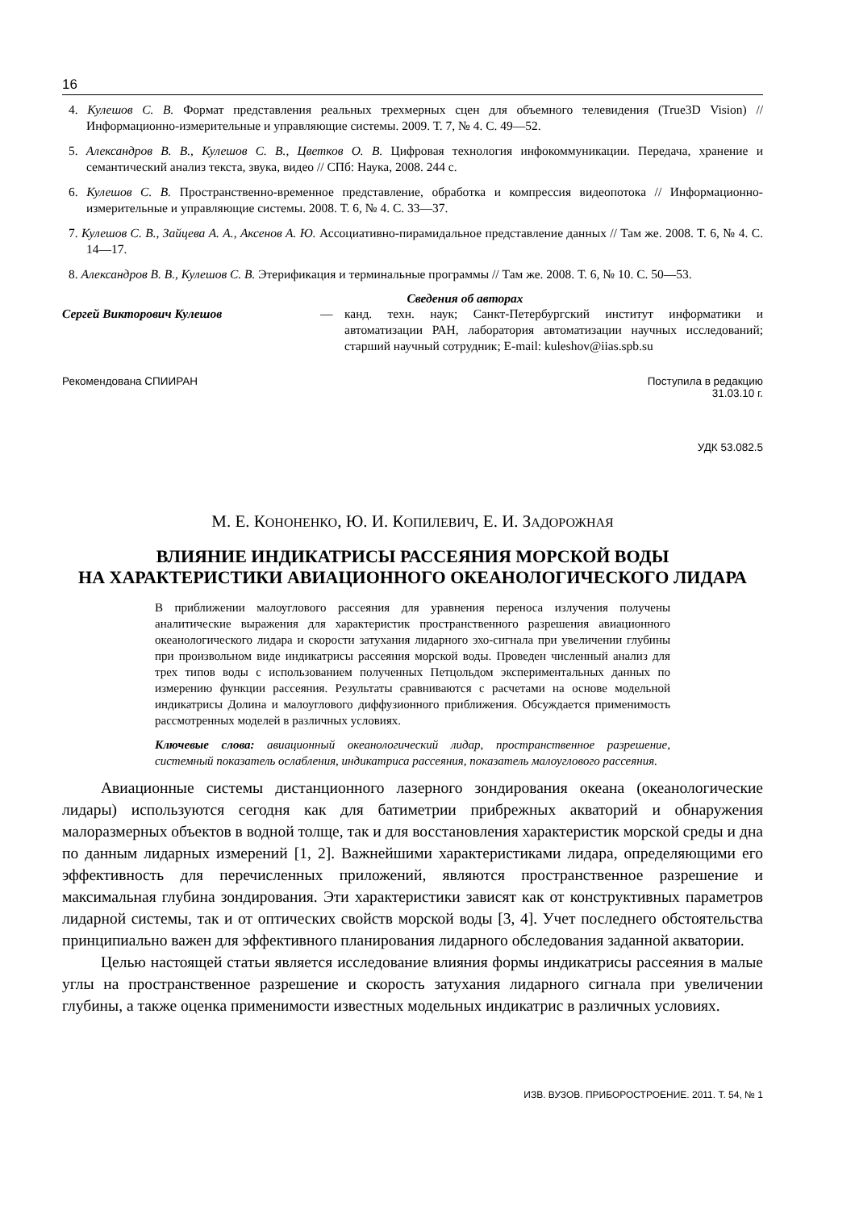16
4. Кулешов С. В. Формат представления реальных трехмерных сцен для объемного телевидения (True3D Vision) // Информационно-измерительные и управляющие системы. 2009. Т. 7, № 4. С. 49—52.
5. Александров В. В., Кулешов С. В., Цветков О. В. Цифровая технология инфокоммуникации. Передача, хранение и семантический анализ текста, звука, видео // СПб: Наука, 2008. 244 с.
6. Кулешов С. В. Пространственно-временное представление, обработка и компрессия видеопотока // Информационно-измерительные и управляющие системы. 2008. Т. 6, № 4. С. 33—37.
7. Кулешов С. В., Зайцева А. А., Аксенов А. Ю. Ассоциативно-пирамидальное представление данных // Там же. 2008. Т. 6, № 4. С. 14—17.
8. Александров В. В., Кулешов С. В. Этерификация и терминальные программы // Там же. 2008. Т. 6, № 10. С. 50—53.
Сведения об авторах
Сергей Викторович Кулешов — канд. техн. наук; Санкт-Петербургский институт информатики и автоматизации РАН, лаборатория автоматизации научных исследований; старший научный сотрудник; E-mail: kuleshov@iias.spb.su
Рекомендована СПИИРАН Поступила в редакцию
31.03.10 г.
УДК 53.082.5
М. Е. КОНОНЕНКО, Ю. И. КОПИЛЕВИЧ, Е. И. ЗАДОРОЖНАЯ
ВЛИЯНИЕ ИНДИКАТРИСЫ РАССЕЯНИЯ МОРСКОЙ ВОДЫ
НА ХАРАКТЕРИСТИКИ АВИАЦИОННОГО ОКЕАНОЛОГИЧЕСКОГО ЛИДАРА
В приближении малоуглового рассеяния для уравнения переноса излучения получены аналитические выражения для характеристик пространственного разрешения авиационного океанологического лидара и скорости затухания лидарного эхо-сигнала при увеличении глубины при произвольном виде индикатрисы рассеяния морской воды. Проведен численный анализ для трех типов воды с использованием полученных Петцольдом экспериментальных данных по измерению функции рассеяния. Результаты сравниваются с расчетами на основе модельной индикатрисы Долина и малоуглового диффузионного приближения. Обсуждается применимость рассмотренных моделей в различных условиях.
Ключевые слова: авиационный океанологический лидар, пространственное разрешение, системный показатель ослабления, индикатриса рассеяния, показатель малоуглового рассеяния.
Авиационные системы дистанционного лазерного зондирования океана (океанологические лидары) используются сегодня как для батиметрии прибрежных акваторий и обнаружения малоразмерных объектов в водной толще, так и для восстановления характеристик морской среды и дна по данным лидарных измерений [1, 2]. Важнейшими характеристиками лидара, определяющими его эффективность для перечисленных приложений, являются пространственное разрешение и максимальная глубина зондирования. Эти характеристики зависят как от конструктивных параметров лидарной системы, так и от оптических свойств морской воды [3, 4]. Учет последнего обстоятельства принципиально важен для эффективного планирования лидарного обследования заданной акватории.
Целью настоящей статьи является исследование влияния формы индикатрисы рассеяния в малые углы на пространственное разрешение и скорость затухания лидарного сигнала при увеличении глубины, а также оценка применимости известных модельных индикатрис в различных условиях.
ИЗВ. ВУЗОВ. ПРИБОРОСТРОЕНИЕ. 2011. Т. 54, № 1